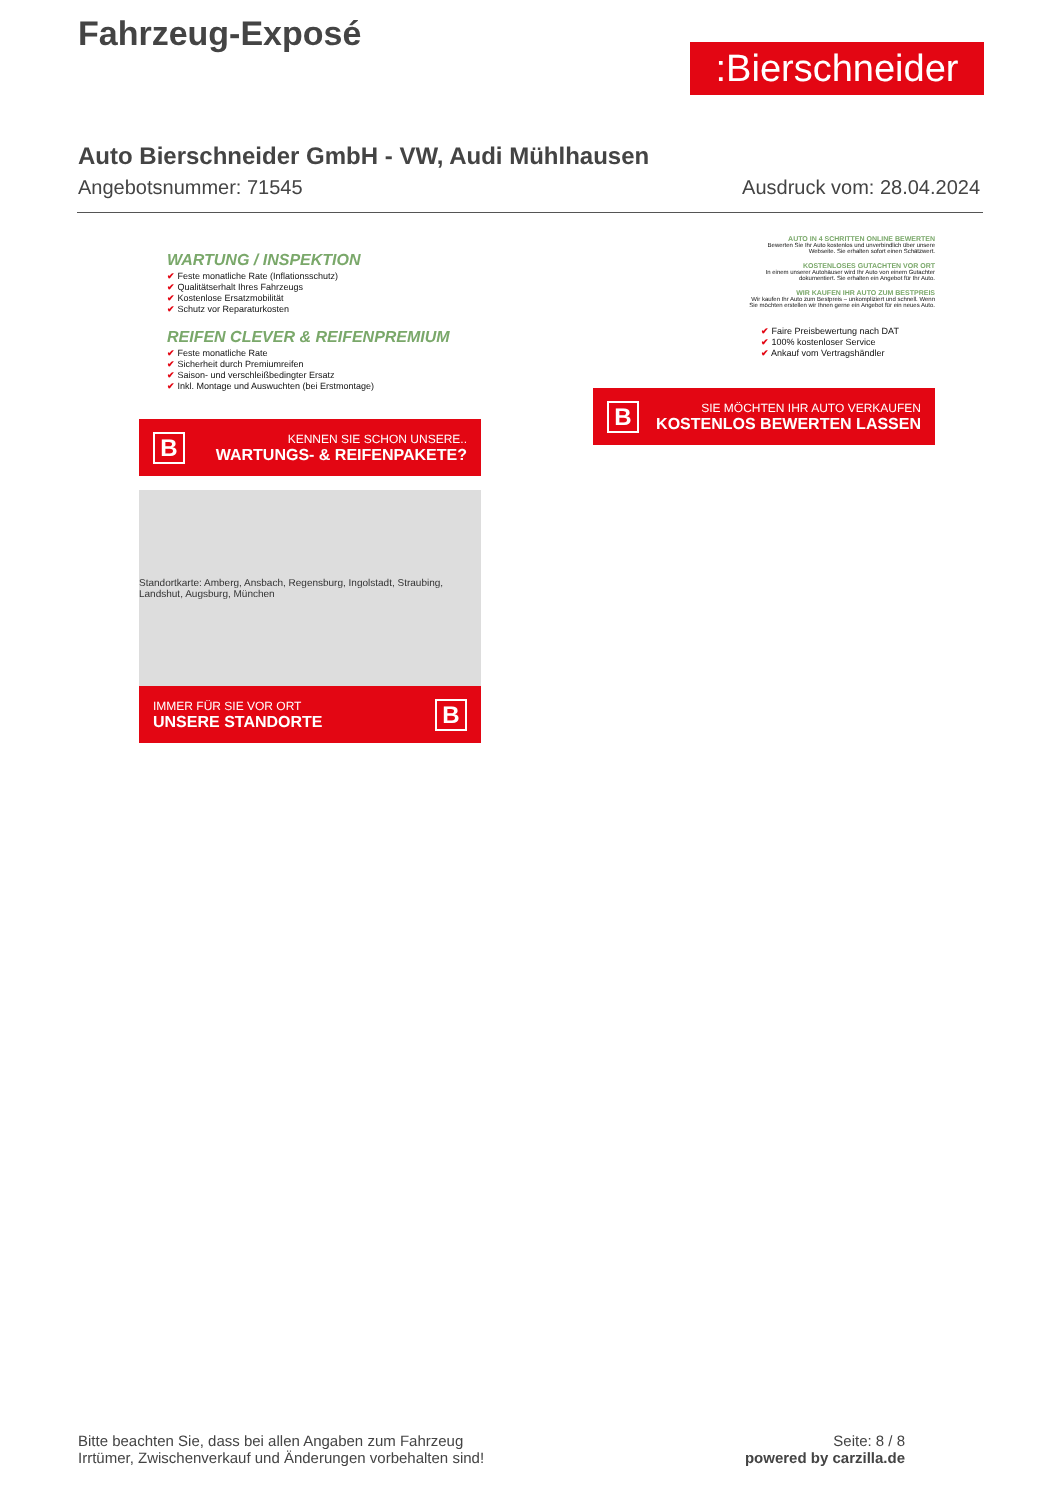Fahrzeug-Exposé
:Bierschneider
Auto Bierschneider GmbH - VW, Audi Mühlhausen
Angebotsnummer: 71545 Ausdruck vom: 28.04.2024
WARTUNG / INSPEKTION
✔ Feste monatliche Rate (Inflationsschutz)
✔ Qualitätserhalt Ihres Fahrzeugs
✔ Kostenlose Ersatzmobilität
✔ Schutz vor Reparaturkosten
REIFEN CLEVER & REIFENPREMIUM
✔ Feste monatliche Rate
✔ Sicherheit durch Premiumreifen
✔ Saison- und verschleißbedingter Ersatz
✔ Inkl. Montage und Auswuchten (bei Erstmontage)
B KENNEN SIE SCHON UNSERE..
WARTUNGS- & REIFENPAKETE?
Standortkarte: Amberg, Ansbach, Regensburg, Ingolstadt, Straubing, Landshut, Augsburg, München
IMMER FÜR SIE VOR ORT
UNSERE STANDORTE B
AUTO IN 4 SCHRITTEN ONLINE BEWERTEN
Bewerten Sie Ihr Auto kostenlos und unverbindlich über unsere Webseite. Sie erhalten sofort einen Schätzwert.
KOSTENLOSES GUTACHTEN VOR ORT
In einem unserer Autohäuser wird Ihr Auto von einem Gutachter dokumentiert. Sie erhalten ein Angebot für Ihr Auto.
WIR KAUFEN IHR AUTO ZUM BESTPREIS
Wir kaufen Ihr Auto zum Bestpreis – unkompliziert und schnell. Wenn Sie möchten erstellen wir Ihnen gerne ein Angebot für ein neues Auto.
✔ Faire Preisbewertung nach DAT
✔ 100% kostenloser Service
✔ Ankauf vom Vertragshändler
B SIE MÖCHTEN IHR AUTO VERKAUFEN
KOSTENLOS BEWERTEN LASSEN
Bitte beachten Sie, dass bei allen Angaben zum Fahrzeug
Irrtümer, Zwischenverkauf und Änderungen vorbehalten sind!
Seite: 8 / 8
powered by carzilla.de